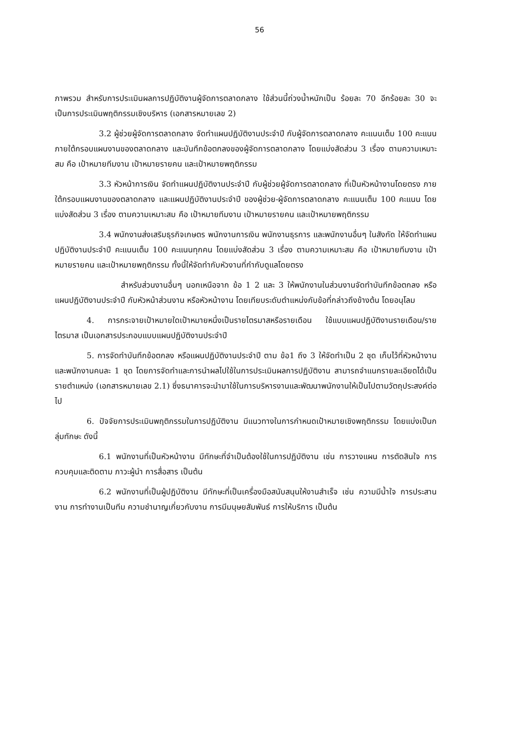56
ภาพรวม สำหรับการประเมินผลการปฏิบัติงานผู้จัดการตลาดกลาง ใช้ส่วนนี้ถ่วงน้ำหนักเป็น ร้อยละ 70 อีกร้อยละ 30 จะเป็นการประเมินพฤติกรรมเชิงบริหาร (เอกสารหมายเลข 2)
3.2 ผู้ช่วยผู้จัดการตลาดกลาง จัดทำแผนปฏิบัติงานประจำปี กับผู้จัดการตลาดกลาง คะแนนเต็ม 100 คะแนน ภายใต้กรอบแผนงานของตลาดกลาง และบันทึกข้อตกลงของผู้จัดการตลาดกลาง โดยแบ่งสัดส่วน 3 เรื่อง ตามความเหมาะสม คือ เป้าหมายทีมงาน เป้าหมายรายคน และเป้าหมายพฤติกรรม
3.3 หัวหน้าการเงิน จัดทำแผนปฏิบัติงานประจำปี กับผู้ช่วยผู้จัดการตลาดกลาง ที่เป็นหัวหน้างานโดยตรง ภายใต้กรอบแผนงานของตลาดกลาง และแผนปฏิบัติงานประจำปี ของผู้ช่วย-ผู้จัดการตลาดกลาง คะแนนเต็ม 100 คะแนน โดยแบ่งสัดส่วน 3 เรื่อง ตามความเหมาะสม คือ เป้าหมายทีมงาน เป้าหมายรายคน และเป้าหมายพฤติกรรม
3.4 พนักงานส่งเสริมธุรกิจเกษตร พนักงานการเงิน พนักงานธุรการ และพนักงานอื่นๆ ในสังกัด ให้จัดทำแผนปฏิบัติงานประจำปี คะแนนเต็ม 100 คะแนนทุกคน โดยแบ่งสัดส่วน 3 เรื่อง ตามความเหมาะสม คือ เป้าหมายทีมงาน เป้าหมายรายคน และเป้าหมายพฤติกรรม ทั้งนี้ให้จัดทำกับหัวงานที่กำกับดูแลโดยตรง
สำหรับส่วนงานอื่นๆ นอกเหนือจาก ข้อ 1 2 และ 3 ให้พนักงานในส่วนงานจัดทำบันทึกข้อตกลง หรือแผนปฏิบัติงานประจำปี กับหัวหน้าส่วนงาน หรือหัวหน้างาน โดยเทียบระดับตำแหน่งกับข้อที่กล่าวถึงข้างต้น โดยอนุโลม
4. การกระจายเป้าหมายใดเป้าหมายหนึ่งเป็นรายไตรมาสหรือรายเดือน ใช้แบบแผนปฏิบัติงานรายเดือน/รายไตรมาส เป็นเอกสารประกอบแบบแผนปฏิบัติงานประจำปี
5. การจัดทำบันทึกข้อตกลง หรือแผนปฏิบัติงานประจำปี ตาม ข้อ1 ถึง 3 ให้จัดทำเป็น 2 ชุด เก็บไว้ที่หัวหน้างานและพนักงานคนละ 1 ชุด โดยการจัดทำและการนำผลไปใช้ในการประเมินผลการปฏิบัติงาน สามารถจำแนกรายละเอียดได้เป็นรายตำแหน่ง (เอกสารหมายเลข 2.1) ซึ่งธนาคารจะนำมาใช้ในการบริหารงานและพัฒนาพนักงานให้เป็นไปตามวัตถุประสงค์ต่อไป
6. ปัจจัยการประเมินพฤติกรรมในการปฏิบัติงาน มีแนวทางในการกำหนดเป้าหมายเชิงพฤติกรรม โดยแบ่งเป็นกลุ่มทักษะ ดังนี้
6.1 พนักงานที่เป็นหัวหน้างาน มีทักษะที่จำเป็นต้องใช้ในการปฏิบัติงาน เช่น การวางแผน การตัดสินใจ การควบคุมและติดตาม ภาวะผู้นำ การสื่อสาร เป็นต้น
6.2 พนักงานที่เป็นผู้ปฏิบัติงาน มีทักษะที่เป็นเครื่องมือสนับสนุนให้งานสำเร็จ เช่น ความมีน้ำใจ การประสานงาน การทำงานเป็นทีม ความชำนาญเกี่ยวกับงาน การมีมนุษยสัมพันธ์ การให้บริการ เป็นต้น